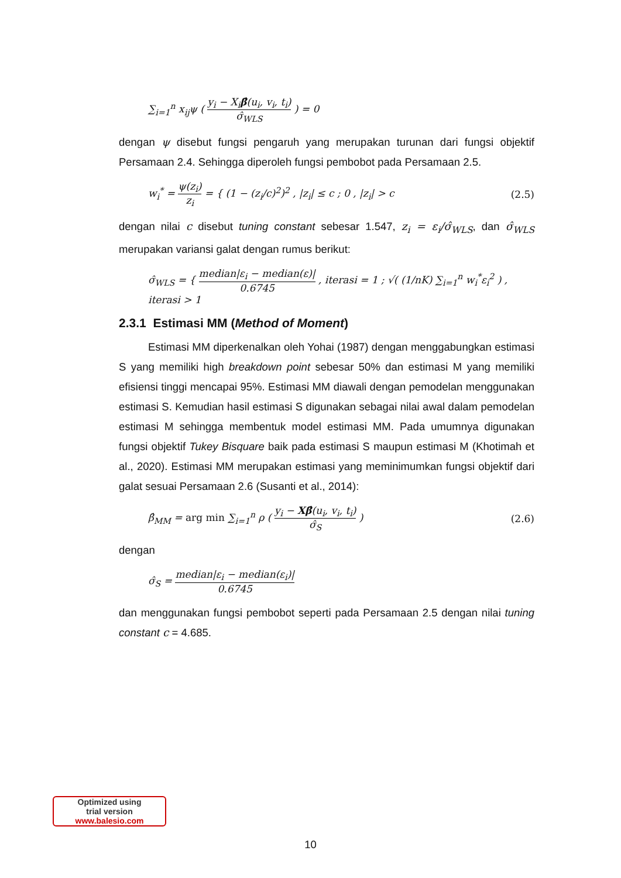∑<sub>i=1</sub><sup>n</sup> x<sub>ij</sub>ψ ( y<sub>i</sub> − X<sub>i</sub>β̂(u<sub>i</sub>, v<sub>i</sub>, t<sub>i</sub>) σ̂<sub>WLS</sub> ) = 0
dengan ψ disebut fungsi pengaruh yang merupakan turunan dari fungsi objektif Persamaan 2.4. Sehingga diperoleh fungsi pembobot pada Persamaan 2.5.
w<sub>i</sub><sup>*</sup> = ψ(z<sub>i</sub>) z<sub>i</sub> = { (1 − (z<sub>i</sub>/c)<sup>2</sup>)<sup>2</sup> , |z<sub>i</sub>| ≤ c ; 0 , |z<sub>i</sub>| > c (2.5)
dengan nilai c disebut tuning constant sebesar 1.547, z<sub>i</sub> = ε<sub>i</sub>/σ̂<sub>WLS</sub>, dan σ̂<sub>WLS</sub> merupakan variansi galat dengan rumus berikut:
σ̂<sub>WLS</sub> = { median|ε<sub>i</sub> − median(ε)| 0.6745 , iterasi = 1 ; √( (1/nK) ∑<sub>i=1</sub><sup>n</sup> w<sub>i</sub><sup>*</sup>ε<sub>i</sub><sup>2</sup> ) , iterasi > 1
2.3.1 Estimasi MM (Method of Moment)
Estimasi MM diperkenalkan oleh Yohai (1987) dengan menggabungkan estimasi S yang memiliki high breakdown point sebesar 50% dan estimasi M yang memiliki efisiensi tinggi mencapai 95%. Estimasi MM diawali dengan pemodelan menggunakan estimasi S. Kemudian hasil estimasi S digunakan sebagai nilai awal dalam pemodelan estimasi M sehingga membentuk model estimasi MM. Pada umumnya digunakan fungsi objektif Tukey Bisquare baik pada estimasi S maupun estimasi M (Khotimah et al., 2020). Estimasi MM merupakan estimasi yang meminimumkan fungsi objektif dari galat sesuai Persamaan 2.6 (Susanti et al., 2014):
β̂<sub>MM</sub> = arg min ∑<sub>i=1</sub><sup>n</sup> ρ ( y<sub>i</sub> − Xβ̂(u<sub>i</sub>, v<sub>i</sub>, t<sub>i</sub>) σ̂<sub>S</sub> ) (2.6)
dengan
σ̂<sub>S</sub> = median|ε<sub>i</sub> − median(ε<sub>i</sub>)| 0.6745
dan menggunakan fungsi pembobot seperti pada Persamaan 2.5 dengan nilai tuning constant c = 4.685.
Optimized using
trial version
www.balesio.com
10